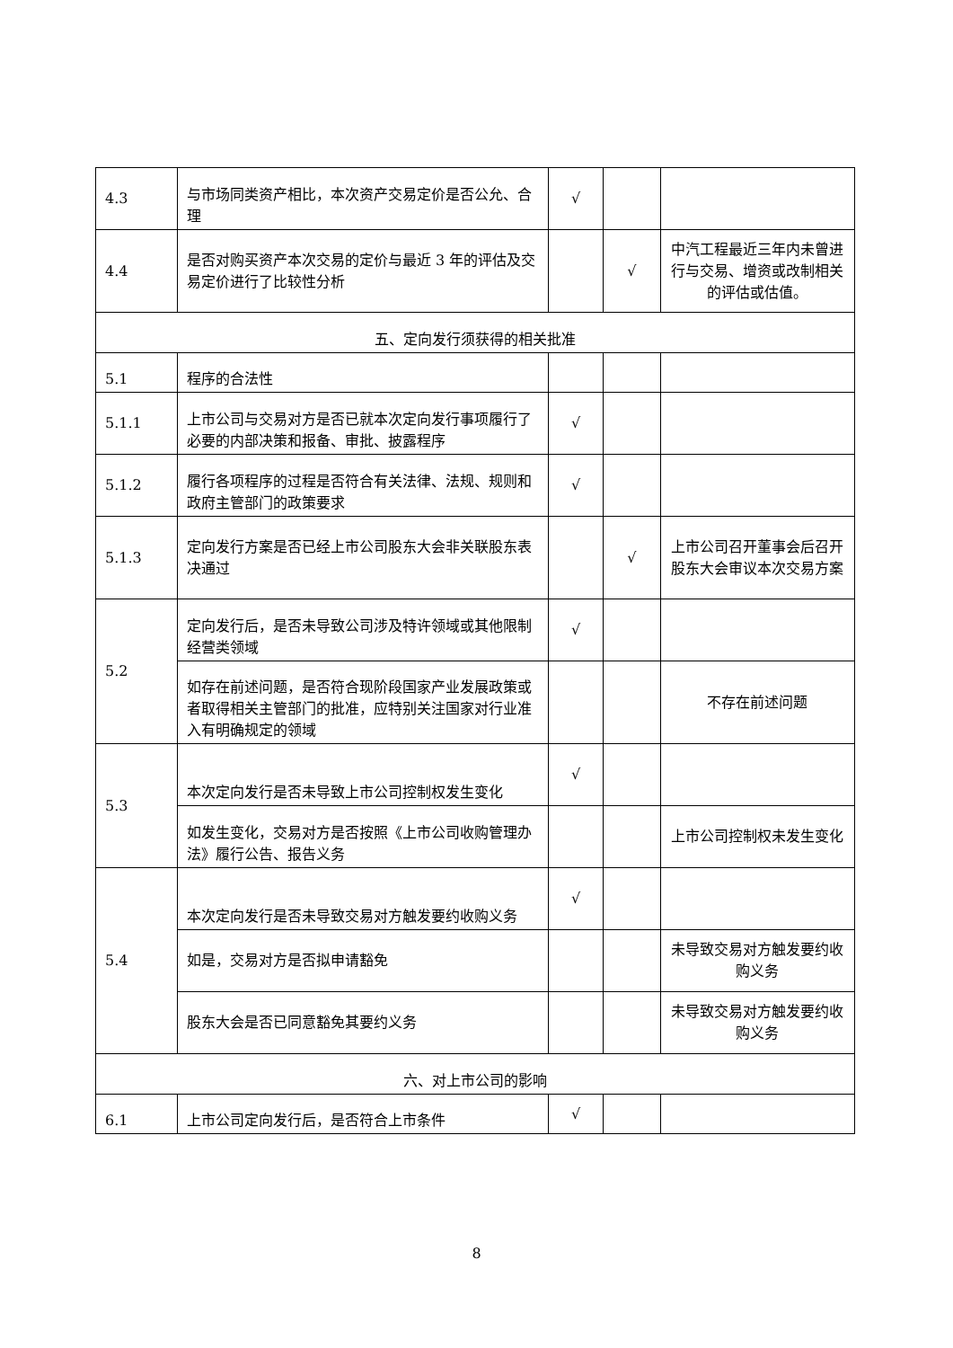| 4.3 | 与市场同类资产相比，本次资产交易定价是否公允、合理 | √ | | |
| 4.4 | 是否对购买资产本次交易的定价与最近 3 年的评估及交易定价进行了比较性分析 | | √ | 中汽工程最近三年内未曾进行与交易、增资或改制相关的评估或估值。 |
| 五、定向发行须获得的相关批准 | | | | |
| 5.1 | 程序的合法性 | | | |
| 5.1.1 | 上市公司与交易对方是否已就本次定向发行事项履行了必要的内部决策和报备、审批、披露程序 | √ | | |
| 5.1.2 | 履行各项程序的过程是否符合有关法律、法规、规则和政府主管部门的政策要求 | √ | | |
| 5.1.3 | 定向发行方案是否已经上市公司股东大会非关联股东表决通过 | | √ | 上市公司召开董事会后召开股东大会审议本次交易方案 |
| 5.2 | 定向发行后，是否未导致公司涉及特许领域或其他限制经营类领域 | √ | | |
| | 如存在前述问题，是否符合现阶段国家产业发展政策或者取得相关主管部门的批准，应特别关注国家对行业准入有明确规定的领域 | | | 不存在前述问题 |
| 5.3 | 本次定向发行是否未导致上市公司控制权发生变化 | √ | | |
| | 如发生变化，交易对方是否按照《上市公司收购管理办法》履行公告、报告义务 | | | 上市公司控制权未发生变化 |
| 5.4 | 本次定向发行是否未导致交易对方触发要约收购义务 | √ | | |
| | 如是，交易对方是否拟申请豁免 | | | 未导致交易对方触发要约收购义务 |
| | 股东大会是否已同意豁免其要约义务 | | | 未导致交易对方触发要约收购义务 |
| 六、对上市公司的影响 | | | | |
| 6.1 | 上市公司定向发行后，是否符合上市条件 | √ | | |
8